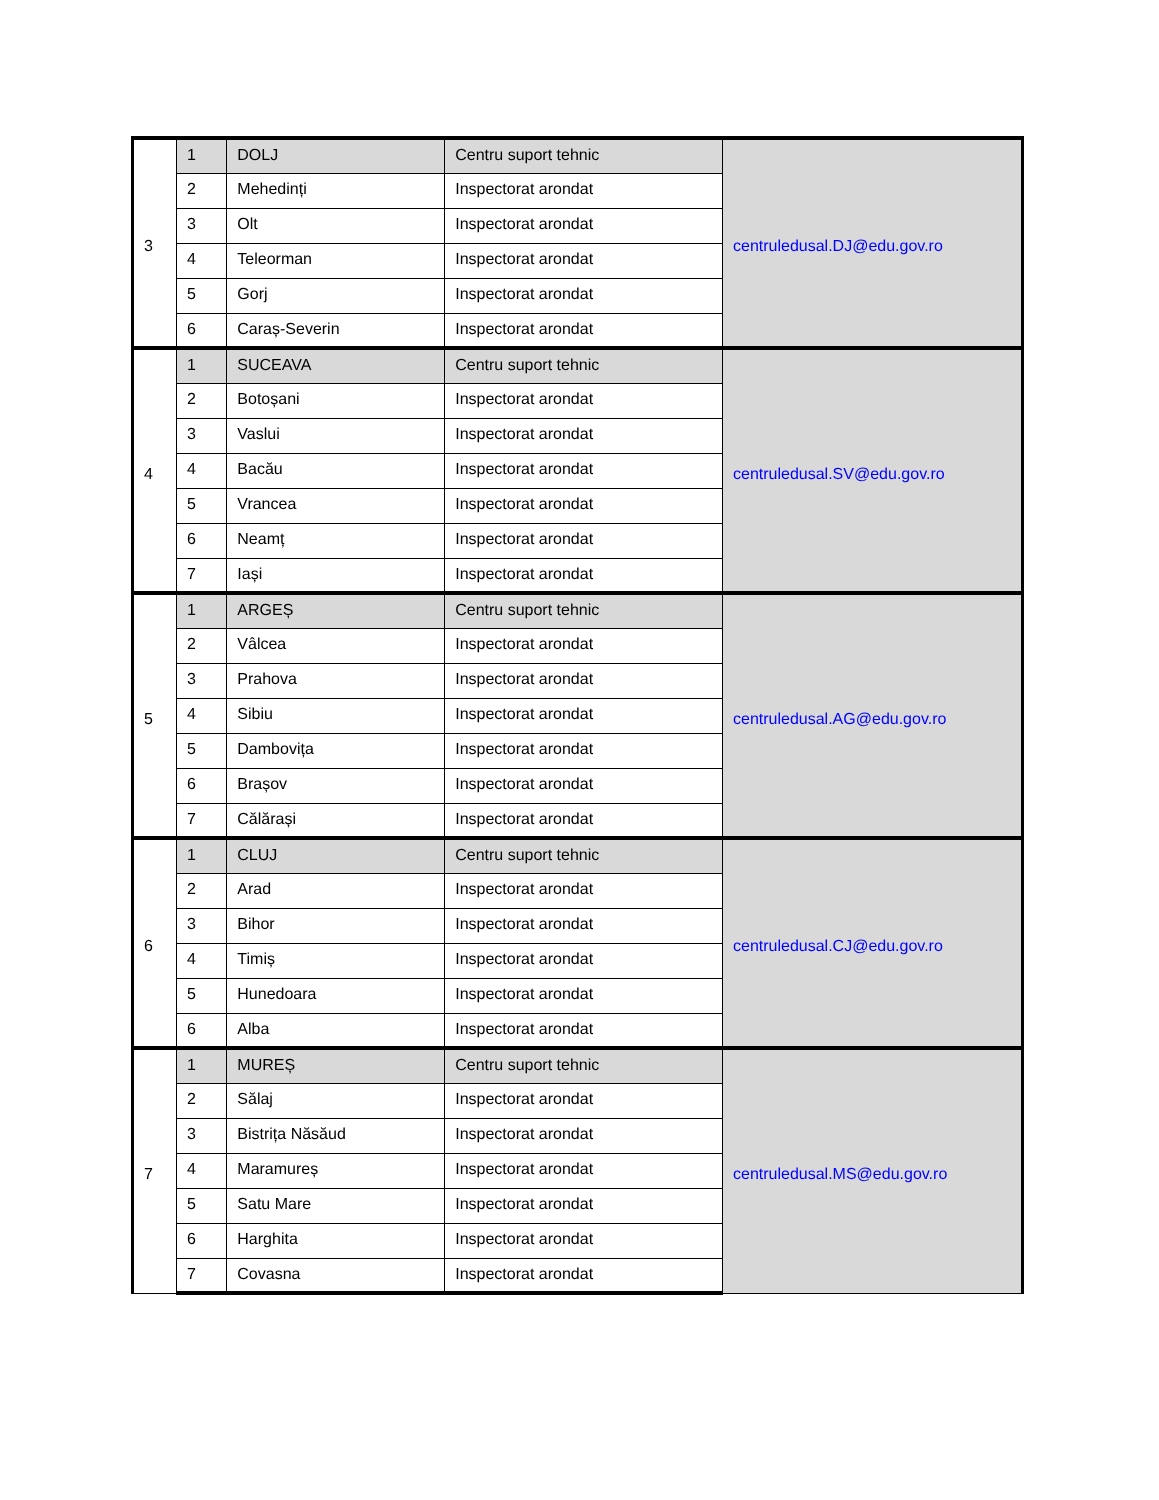| 3 | 1 | DOLJ | Centru suport tehnic | centruledusal.DJ@edu.gov.ro |
| | 2 | Mehedinți | Inspectorat arondat | |
| | 3 | Olt | Inspectorat arondat | |
| | 4 | Teleorman | Inspectorat arondat | |
| | 5 | Gorj | Inspectorat arondat | |
| | 6 | Caraș-Severin | Inspectorat arondat | |
| 4 | 1 | SUCEAVA | Centru suport tehnic | centruledusal.SV@edu.gov.ro |
| | 2 | Botoșani | Inspectorat arondat | |
| | 3 | Vaslui | Inspectorat arondat | |
| | 4 | Bacău | Inspectorat arondat | |
| | 5 | Vrancea | Inspectorat arondat | |
| | 6 | Neamț | Inspectorat arondat | |
| | 7 | Iași | Inspectorat arondat | |
| 5 | 1 | ARGEȘ | Centru suport tehnic | centruledusal.AG@edu.gov.ro |
| | 2 | Vâlcea | Inspectorat arondat | |
| | 3 | Prahova | Inspectorat arondat | |
| | 4 | Sibiu | Inspectorat arondat | |
| | 5 | Dambovița | Inspectorat arondat | |
| | 6 | Brașov | Inspectorat arondat | |
| | 7 | Călărași | Inspectorat arondat | |
| 6 | 1 | CLUJ | Centru suport tehnic | centruledusal.CJ@edu.gov.ro |
| | 2 | Arad | Inspectorat arondat | |
| | 3 | Bihor | Inspectorat arondat | |
| | 4 | Timiș | Inspectorat arondat | |
| | 5 | Hunedoara | Inspectorat arondat | |
| | 6 | Alba | Inspectorat arondat | |
| 7 | 1 | MUREȘ | Centru suport tehnic | centruledusal.MS@edu.gov.ro |
| | 2 | Sălaj | Inspectorat arondat | |
| | 3 | Bistrița Năsăud | Inspectorat arondat | |
| | 4 | Maramureș | Inspectorat arondat | |
| | 5 | Satu Mare | Inspectorat arondat | |
| | 6 | Harghita | Inspectorat arondat | |
| | 7 | Covasna | Inspectorat arondat | |